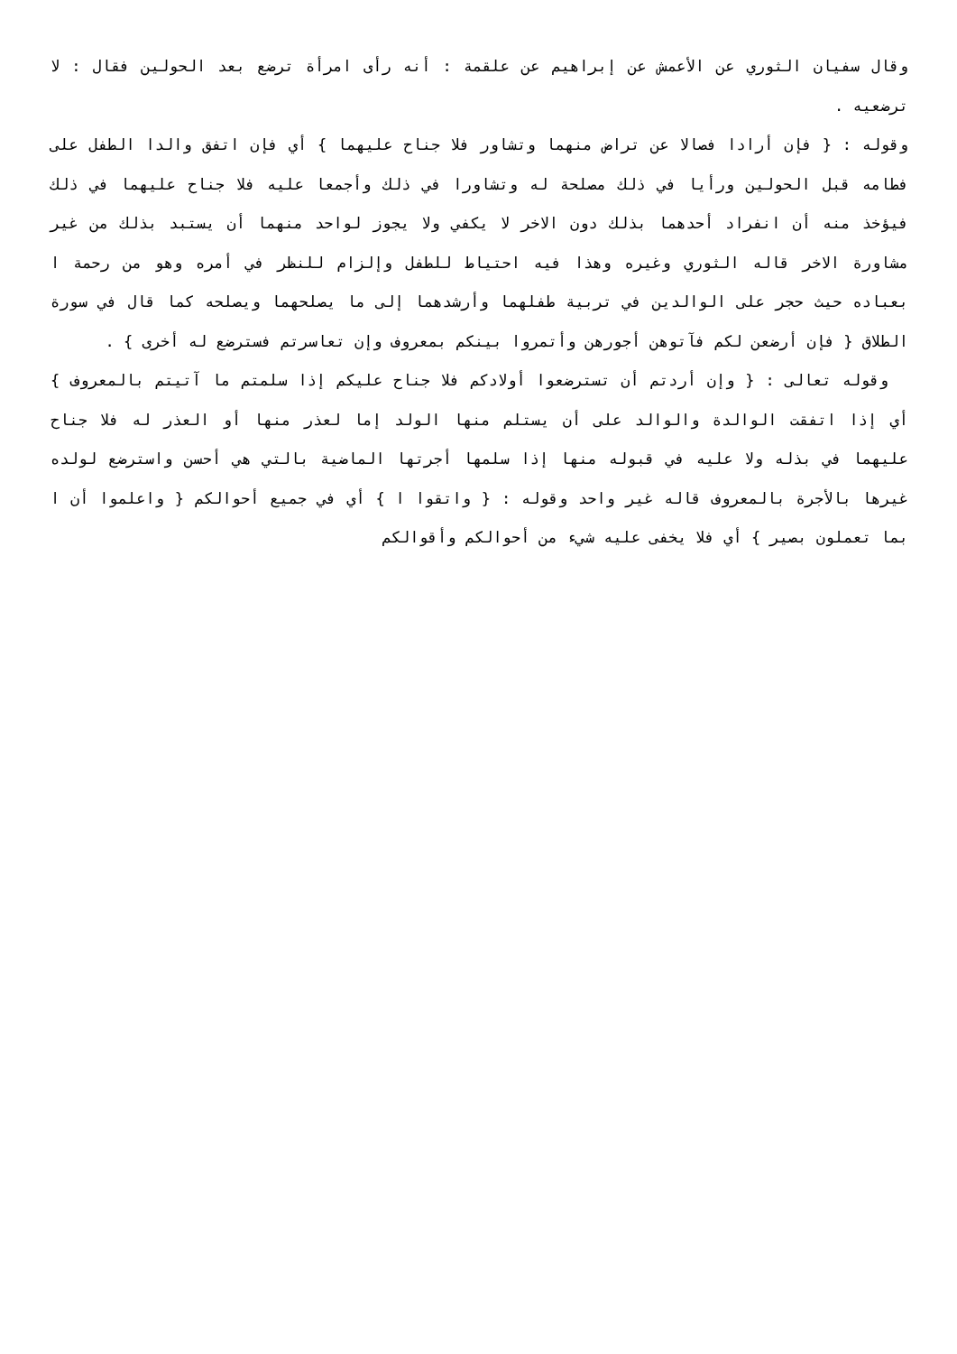وقال سفيان الثوري عن الأعمش عن إبراهيم عن علقمة : أنه رأى امرأة ترضع بعد الحولين فقال : لا ترضعيه .
وقوله : { فإن أرادا فصالا عن تراض منهما وتشاور فلا جناح عليهما } أي فإن اتفق والدا الطفل على فطامه قبل الحولين ورأيا في ذلك مصلحة له وتشاورا في ذلك وأجمعا عليه فلا جناح عليهما في ذلك فيؤخذ منه أن انفراد أحدهما بذلك دون الاخر لا يكفي ولا يجوز لواحد منهما أن يستبد بذلك من غير مشاورة الاخر قاله الثوري وغيره وهذا فيه احتياط للطفل وإلزام للنظر في أمره وهو من رحمة ا بعباده حيث حجر على الوالدين في تربية طفلهما وأرشدهما إلى ما يصلحهما ويصلحه كما قال في سورة الطلاق { فإن أرضعن لكم فآتوهن أجورهن وأتمروا بينكم بمعروف وإن تعاسرتم فسترضع له أخرى } .
وقوله تعالى : { وإن أردتم أن تسترضعوا أولادكم فلا جناح عليكم إذا سلمتم ما آتيتم بالمعروف } أي إذا اتفقت الوالدة والوالد على أن يستلم منها الولد إما لعذر منها أو العذر له فلا جناح عليهما في بذله ولا عليه في قبوله منها إذا سلمها أجرتها الماضية بالتي هي أحسن واسترضع لولده غيرها بالأجرة بالمعروف قاله غير واحد وقوله : { واتقوا ا } أي في جميع أحوالكم { واعلموا أن ا بما تعملون بصير } أي فلا يخفى عليه شيء من أحوالكم وأقوالكم